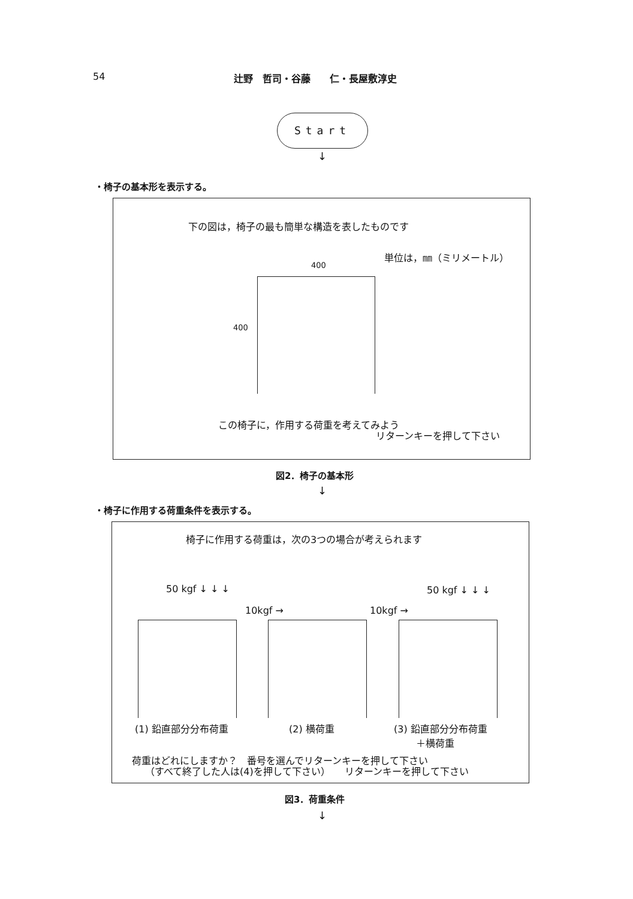54 辻野　哲司・谷藤　　仁・長屋敷淳史
Start
↓
・椅子の基本形を表示する。
下の図は，椅子の最も簡単な構造を表したものです
単位は，㎜（ミリメートル）
400
400
この椅子に，作用する荷重を考えてみよう
リターンキーを押して下さい
図2．椅子の基本形
↓
・椅子に作用する荷重条件を表示する。
椅子に作用する荷重は，次の3つの場合が考えられます
50 kgf ↓ ↓ ↓
10kgf → 10kgf →
50 kgf ↓ ↓ ↓
(1) 鉛直部分分布荷重 (2) 横荷重
(3) 鉛直部分分布荷重
　　 ＋横荷重
荷重はどれにしますか？　番号を選んでリターンキーを押して下さい
（すべて終了した人は(4)を押して下さい）　　リターンキーを押して下さい
図3．荷重条件
↓